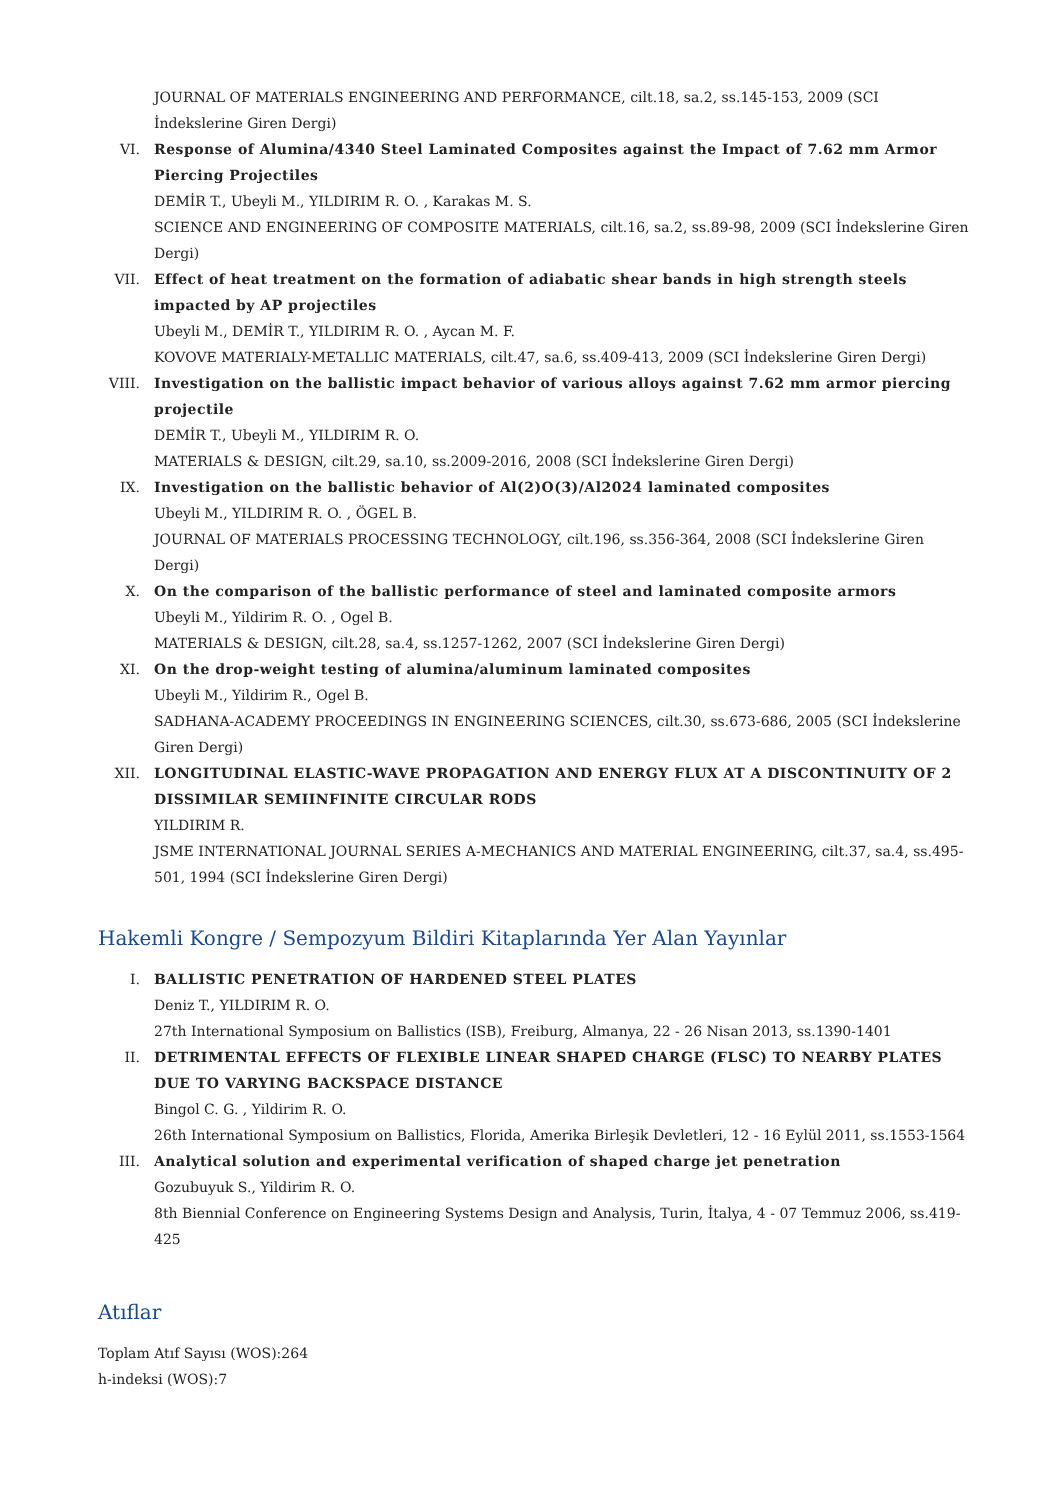JOURNAL OF MATERIALS ENGINEERING AND PERFORMANCE, cilt.18, sa.2, ss.145-153, 2009 (SCI İndekslerine Giren Dergi)
VI. Response of Alumina/4340 Steel Laminated Composites against the Impact of 7.62 mm Armor Piercing Projectiles
DEMİR T., Ubeyli M., YILDIRIM R. O. , Karakas M. S.
SCIENCE AND ENGINEERING OF COMPOSITE MATERIALS, cilt.16, sa.2, ss.89-98, 2009 (SCI İndekslerine Giren Dergi)
VII. Effect of heat treatment on the formation of adiabatic shear bands in high strength steels impacted by AP projectiles
Ubeyli M., DEMİR T., YILDIRIM R. O. , Aycan M. F.
KOVOVE MATERIALY-METALLIC MATERIALS, cilt.47, sa.6, ss.409-413, 2009 (SCI İndekslerine Giren Dergi)
VIII. Investigation on the ballistic impact behavior of various alloys against 7.62 mm armor piercing projectile
DEMİR T., Ubeyli M., YILDIRIM R. O.
MATERIALS & DESIGN, cilt.29, sa.10, ss.2009-2016, 2008 (SCI İndekslerine Giren Dergi)
IX. Investigation on the ballistic behavior of Al(2)O(3)/Al2024 laminated composites
Ubeyli M., YILDIRIM R. O. , ÖGEL B.
JOURNAL OF MATERIALS PROCESSING TECHNOLOGY, cilt.196, ss.356-364, 2008 (SCI İndekslerine Giren Dergi)
X. On the comparison of the ballistic performance of steel and laminated composite armors
Ubeyli M., Yildirim R. O. , Ogel B.
MATERIALS & DESIGN, cilt.28, sa.4, ss.1257-1262, 2007 (SCI İndekslerine Giren Dergi)
XI. On the drop-weight testing of alumina/aluminum laminated composites
Ubeyli M., Yildirim R., Ogel B.
SADHANA-ACADEMY PROCEEDINGS IN ENGINEERING SCIENCES, cilt.30, ss.673-686, 2005 (SCI İndekslerine Giren Dergi)
XII. LONGITUDINAL ELASTIC-WAVE PROPAGATION AND ENERGY FLUX AT A DISCONTINUITY OF 2 DISSIMILAR SEMIINFINITE CIRCULAR RODS
YILDIRIM R.
JSME INTERNATIONAL JOURNAL SERIES A-MECHANICS AND MATERIAL ENGINEERING, cilt.37, sa.4, ss.495-501, 1994 (SCI İndekslerine Giren Dergi)
Hakemli Kongre / Sempozyum Bildiri Kitaplarında Yer Alan Yayınlar
I. BALLISTIC PENETRATION OF HARDENED STEEL PLATES
Deniz T., YILDIRIM R. O.
27th International Symposium on Ballistics (ISB), Freiburg, Almanya, 22 - 26 Nisan 2013, ss.1390-1401
II. DETRIMENTAL EFFECTS OF FLEXIBLE LINEAR SHAPED CHARGE (FLSC) TO NEARBY PLATES DUE TO VARYING BACKSPACE DISTANCE
Bingol C. G. , Yildirim R. O.
26th International Symposium on Ballistics, Florida, Amerika Birleşik Devletleri, 12 - 16 Eylül 2011, ss.1553-1564
III. Analytical solution and experimental verification of shaped charge jet penetration
Gozubuyuk S., Yildirim R. O.
8th Biennial Conference on Engineering Systems Design and Analysis, Turin, İtalya, 4 - 07 Temmuz 2006, ss.419-425
Atıflar
Toplam Atıf Sayısı (WOS):264
h-indeksi (WOS):7